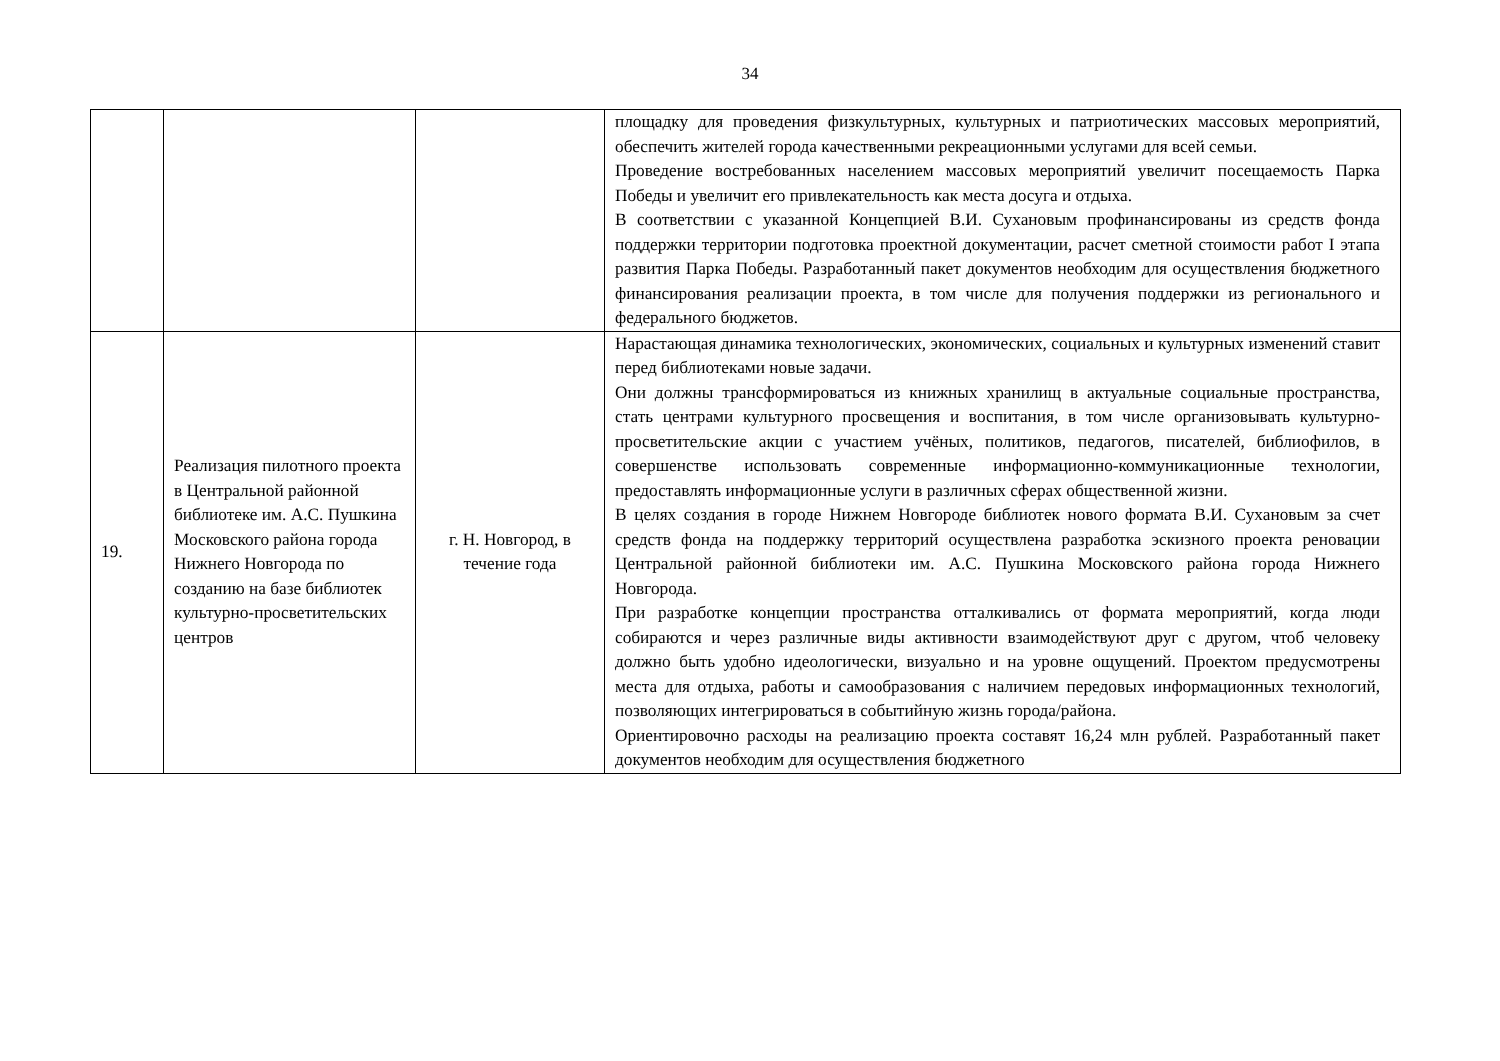34
| | | | площадку для проведения физкультурных, культурных и патриотических массовых мероприятий, обеспечить жителей города качественными рекреационными услугами для всей семьи. Проведение востребованных населением массовых мероприятий увеличит посещаемость Парка Победы и увеличит его привлекательность как места досуга и отдыха. В соответствии с указанной Концепцией В.И. Сухановым профинансированы из средств фонда поддержки территории подготовка проектной документации, расчет сметной стоимости работ I этапа развития Парка Победы. Разработанный пакет документов необходим для осуществления бюджетного финансирования реализации проекта, в том числе для получения поддержки из регионального и федерального бюджетов. |
| 19. | Реализация пилотного проекта в Центральной районной библиотеке им. А.С. Пушкина Московского района города Нижнего Новгорода по созданию на базе библиотек культурно-просветительских центров | г. Н. Новгород, в течение года | Нарастающая динамика технологических, экономических, социальных и культурных изменений ставит перед библиотеками новые задачи. Они должны трансформироваться из книжных хранилищ в актуальные социальные пространства, стать центрами культурного просвещения и воспитания, в том числе организовывать культурно-просветительские акции с участием учёных, политиков, педагогов, писателей, библиофилов, в совершенстве использовать современные информационно-коммуникационные технологии, предоставлять информационные услуги в различных сферах общественной жизни. В целях создания в городе Нижнем Новгороде библиотек нового формата В.И. Сухановым за счет средств фонда на поддержку территорий осуществлена разработка эскизного проекта реновации Центральной районной библиотеки им. А.С. Пушкина Московского района города Нижнего Новгорода. При разработке концепции пространства отталкивались от формата мероприятий, когда люди собираются и через различные виды активности взаимодействуют друг с другом, чтоб человеку должно быть удобно идеологически, визуально и на уровне ощущений. Проектом предусмотрены места для отдыха, работы и самообразования с наличием передовых информационных технологий, позволяющих интегрироваться в событийную жизнь города/района. Ориентировочно расходы на реализацию проекта составят 16,24 млн рублей. Разработанный пакет документов необходим для осуществления бюджетного |